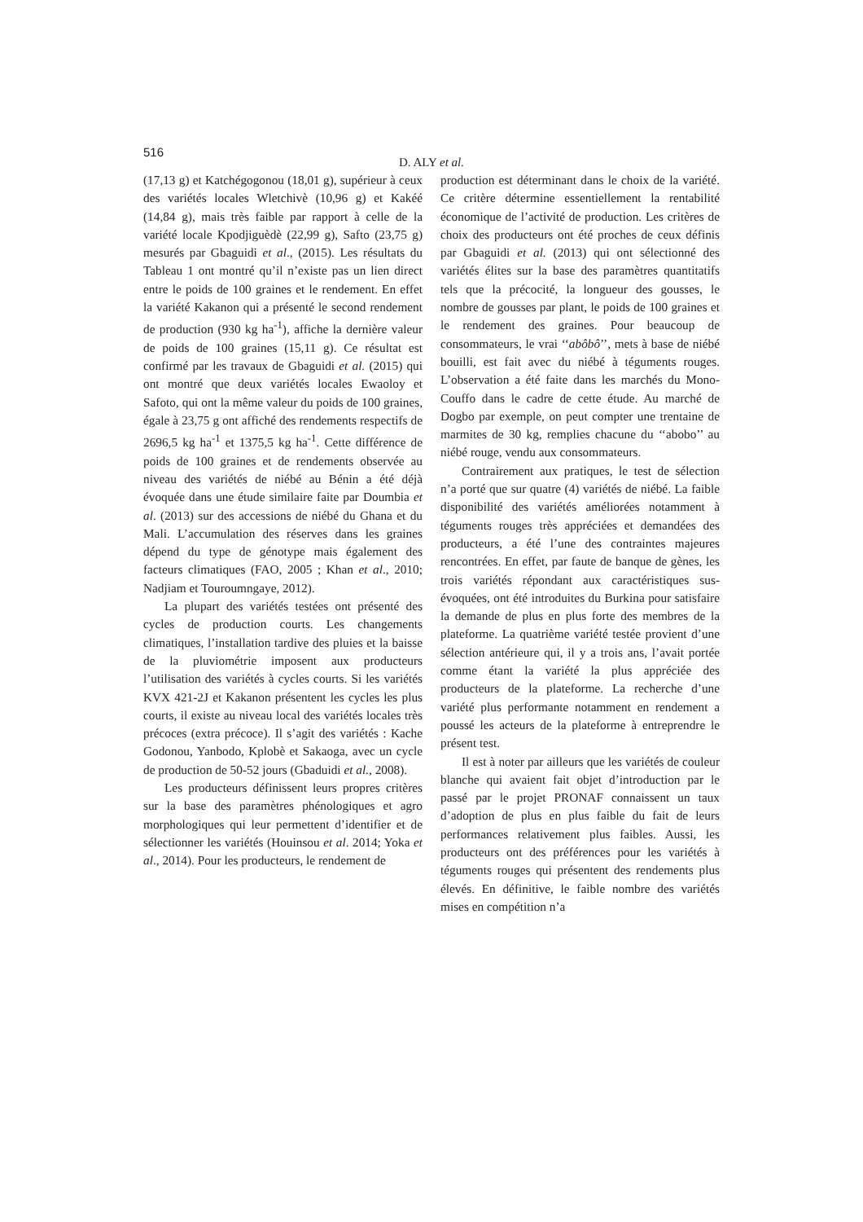516
D. ALY et al.
(17,13 g) et Katchégogonou (18,01 g), supérieur à ceux des variétés locales Wletchivè (10,96 g) et Kakéé (14,84 g), mais très faible par rapport à celle de la variété locale Kpodjiguèdè (22,99 g), Safto (23,75 g) mesurés par Gbaguidi et al., (2015). Les résultats du Tableau 1 ont montré qu’il n’existe pas un lien direct entre le poids de 100 graines et le rendement. En effet la variété Kakanon qui a présenté le second rendement de production (930 kg ha<sup>-1</sup>), affiche la dernière valeur de poids de 100 graines (15,11 g). Ce résultat est confirmé par les travaux de Gbaguidi et al. (2015) qui ont montré que deux variétés locales Ewaoloy et Safoto, qui ont la même valeur du poids de 100 graines, égale à 23,75 g ont affiché des rendements respectifs de 2696,5 kg ha<sup>-1</sup> et 1375,5 kg ha<sup>-1</sup>. Cette différence de poids de 100 graines et de rendements observée au niveau des variétés de niébé au Bénin a été déjà évoquée dans une étude similaire faite par Doumbia et al. (2013) sur des accessions de niébé du Ghana et du Mali. L’accumulation des réserves dans les graines dépend du type de génotype mais également des facteurs climatiques (FAO, 2005 ; Khan et al., 2010; Nadjiam et Touroumngaye, 2012).
La plupart des variétés testées ont présenté des cycles de production courts. Les changements climatiques, l’installation tardive des pluies et la baisse de la pluviométrie imposent aux producteurs l’utilisation des variétés à cycles courts. Si les variétés KVX 421-2J et Kakanon présentent les cycles les plus courts, il existe au niveau local des variétés locales très précoces (extra précoce). Il s’agit des variétés : Kache Godonou, Yanbodo, Kplobè et Sakaoga, avec un cycle de production de 50-52 jours (Gbaduidi et al., 2008).
Les producteurs définissent leurs propres critères sur la base des paramètres phénologiques et agro morphologiques qui leur permettent d’identifier et de sélectionner les variétés (Houinsou et al. 2014; Yoka et al., 2014). Pour les producteurs, le rendement de
production est déterminant dans le choix de la variété. Ce critère détermine essentiellement la rentabilité économique de l’activité de production. Les critères de choix des producteurs ont été proches de ceux définis par Gbaguidi et al. (2013) qui ont sélectionné des variétés élites sur la base des paramètres quantitatifs tels que la précocité, la longueur des gousses, le nombre de gousses par plant, le poids de 100 graines et le rendement des graines. Pour beaucoup de consommateurs, le vrai ‘‘abôbô’’, mets à base de niébé bouilli, est fait avec du niébé à téguments rouges. L’observation a été faite dans les marchés du Mono-Couffo dans le cadre de cette étude. Au marché de Dogbo par exemple, on peut compter une trentaine de marmites de 30 kg, remplies chacune du ‘‘abobo’’ au niébé rouge, vendu aux consommateurs.
Contrairement aux pratiques, le test de sélection n’a porté que sur quatre (4) variétés de niébé. La faible disponibilité des variétés améliorées notamment à téguments rouges très appréciées et demandées des producteurs, a été l’une des contraintes majeures rencontrées. En effet, par faute de banque de gènes, les trois variétés répondant aux caractéristiques sus- évoquées, ont été introduites du Burkina pour satisfaire la demande de plus en plus forte des membres de la plateforme. La quatrième variété testée provient d’une sélection antérieure qui, il y a trois ans, l’avait portée comme étant la variété la plus appréciée des producteurs de la plateforme. La recherche d’une variété plus performante notamment en rendement a poussé les acteurs de la plateforme à entreprendre le présent test.
Il est à noter par ailleurs que les variétés de couleur blanche qui avaient fait objet d’introduction par le passé par le projet PRONAF connaissent un taux d’adoption de plus en plus faible du fait de leurs performances relativement plus faibles. Aussi, les producteurs ont des préférences pour les variétés à téguments rouges qui présentent des rendements plus élevés. En définitive, le faible nombre des variétés mises en compétition n’a